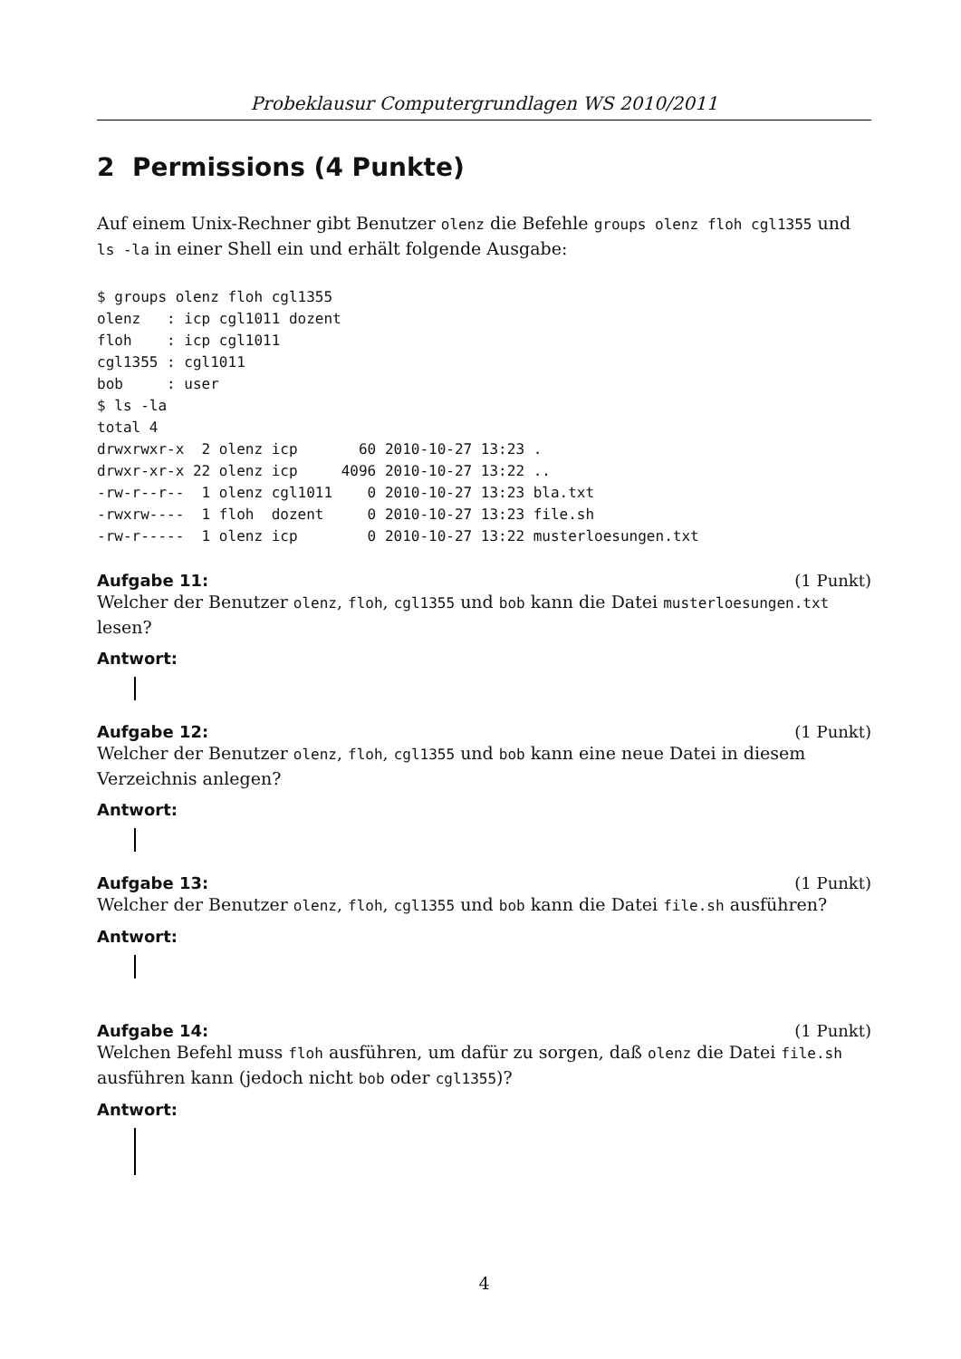Probeklausur Computergrundlagen WS 2010/2011
2 Permissions (4 Punkte)
Auf einem Unix-Rechner gibt Benutzer olenz die Befehle groups olenz floh cgl1355 und ls -la in einer Shell ein und erhält folgende Ausgabe:
$ groups olenz floh cgl1355
olenz   : icp cgl1011 dozent
floh    : icp cgl1011
cgl1355 : cgl1011
bob     : user
$ ls -la
total 4
drwxrwxr-x  2 olenz icp       60 2010-10-27 13:23 .
drwxr-xr-x 22 olenz icp     4096 2010-10-27 13:22 ..
-rw-r--r--  1 olenz cgl1011    0 2010-10-27 13:23 bla.txt
-rwxrw----  1 floh  dozent     0 2010-10-27 13:23 file.sh
-rw-r-----  1 olenz icp        0 2010-10-27 13:22 musterloesungen.txt
Aufgabe 11: (1 Punkt)
Welcher der Benutzer olenz, floh, cgl1355 und bob kann die Datei musterloesungen.txt lesen?
Antwort:
Aufgabe 12: (1 Punkt)
Welcher der Benutzer olenz, floh, cgl1355 und bob kann eine neue Datei in diesem Verzeichnis anlegen?
Antwort:
Aufgabe 13: (1 Punkt)
Welcher der Benutzer olenz, floh, cgl1355 und bob kann die Datei file.sh ausführen?
Antwort:
Aufgabe 14: (1 Punkt)
Welchen Befehl muss floh ausführen, um dafür zu sorgen, daß olenz die Datei file.sh ausführen kann (jedoch nicht bob oder cgl1355)?
Antwort:
4